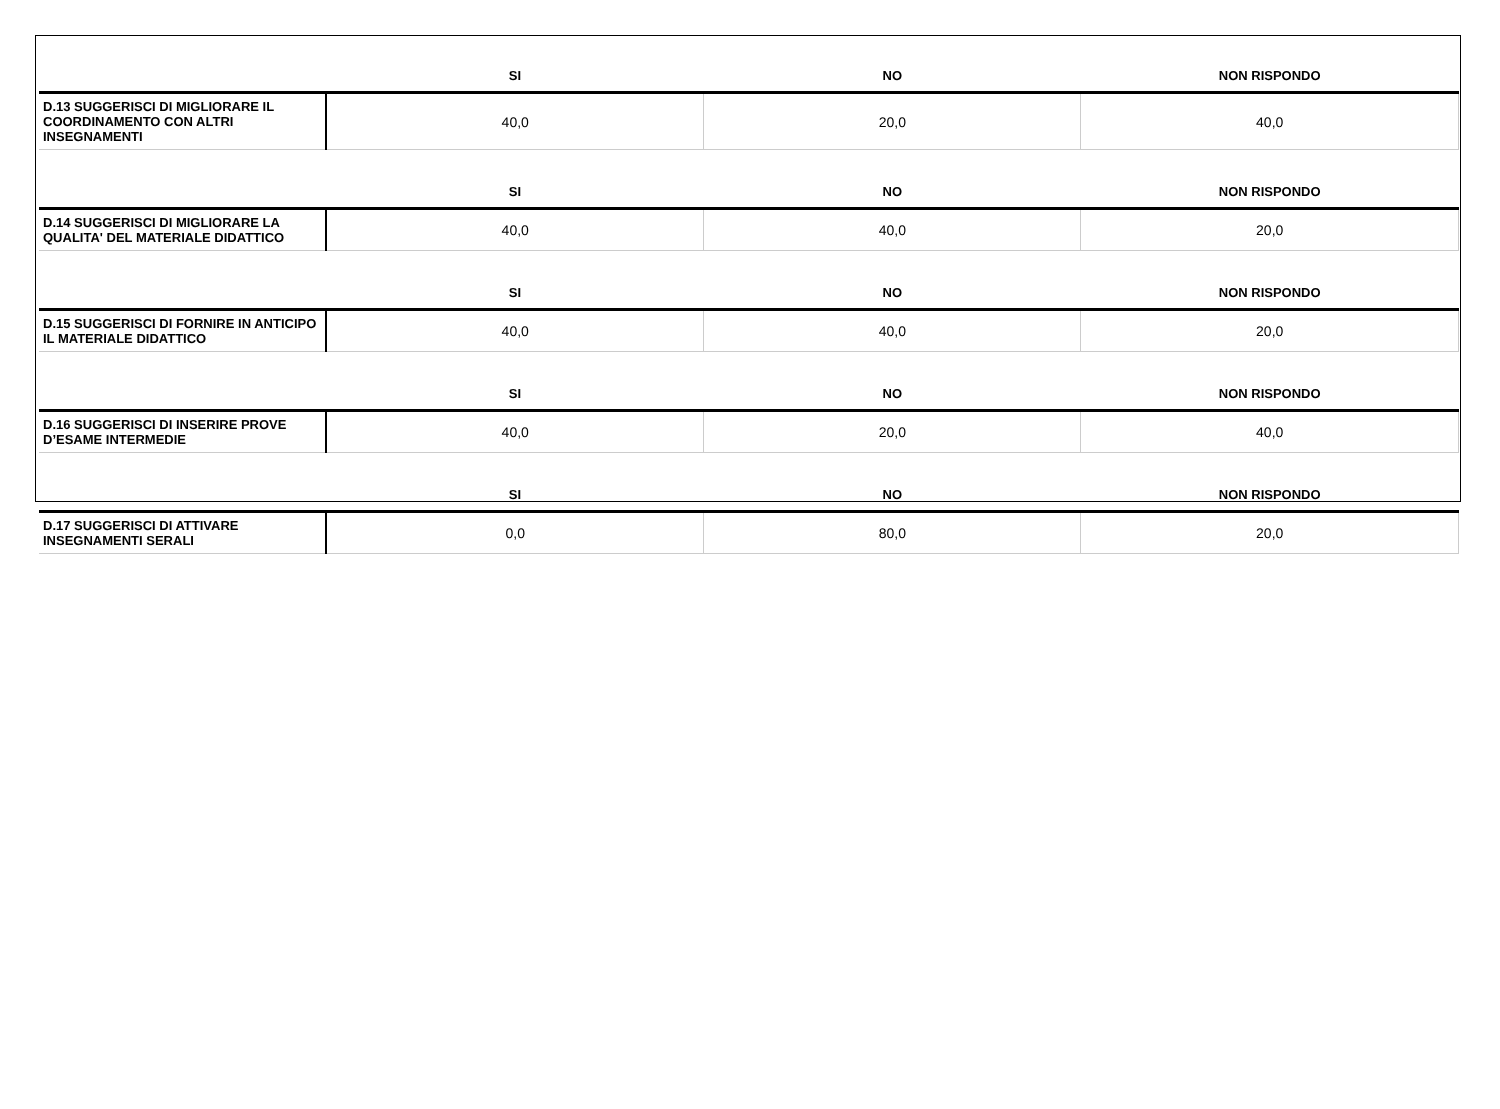| | SI | NO | NON RISPONDO |
| --- | --- | --- | --- |
| D.13 SUGGERISCI DI MIGLIORARE IL COORDINAMENTO CON ALTRI INSEGNAMENTI | 40,0 | 20,0 | 40,0 |
| | SI | NO | NON RISPONDO |
| D.14 SUGGERISCI DI MIGLIORARE LA QUALITA' DEL MATERIALE DIDATTICO | 40,0 | 40,0 | 20,0 |
| | SI | NO | NON RISPONDO |
| D.15 SUGGERISCI DI FORNIRE IN ANTICIPO IL MATERIALE DIDATTICO | 40,0 | 40,0 | 20,0 |
| | SI | NO | NON RISPONDO |
| D.16 SUGGERISCI DI INSERIRE PROVE D’ESAME INTERMEDIE | 40,0 | 20,0 | 40,0 |
| | SI | NO | NON RISPONDO |
| D.17 SUGGERISCI DI ATTIVARE INSEGNAMENTI SERALI | 0,0 | 80,0 | 20,0 |